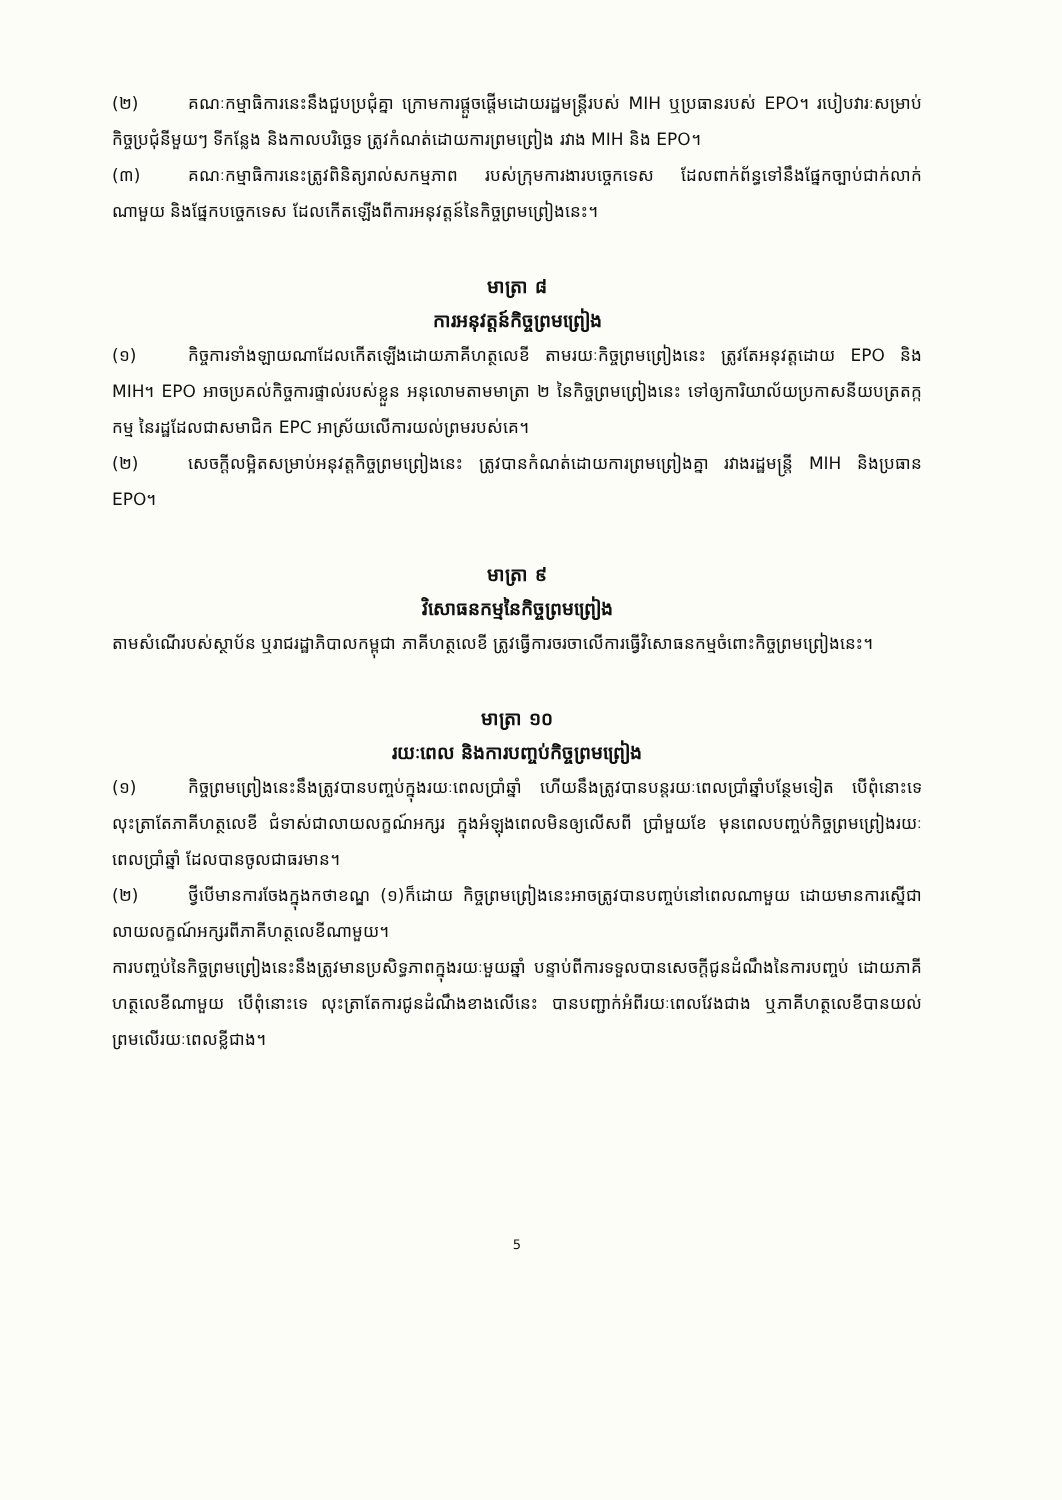(២) គណៈកម្មាធិការនេះនឹងជួបប្រជុំគ្នា ក្រោមការផ្តួចផ្តើមដោយរដ្ឋមន្ត្រីរបស់ MIH ឬប្រធានរបស់ EPO។ របៀបវារៈសម្រាប់កិច្ចប្រជុំនីមួយៗ ទីកន្លែង និងកាលបរិច្ឆេទ ត្រូវកំណត់ដោយការព្រមព្រៀង រវាង MIH និង EPO។
(៣) គណៈកម្មាធិការនេះត្រូវពិនិត្យរាល់សកម្មភាព របស់ក្រុមការងារបច្ចេកទេស ដែលពាក់ព័ន្ធទៅនឹងផ្នែកច្បាប់ជាក់លាក់ណាមួយ និងផ្នែកបច្ចេកទេស ដែលកើតឡើងពីការអនុវត្តន៍នៃកិច្ចព្រមព្រៀងនេះ។
មាត្រា ៨
ការអនុវត្តន៍កិច្ចព្រមព្រៀង
(១) កិច្ចការទាំងឡាយណាដែលកើតឡើងដោយភាគីហត្ថលេខី តាមរយៈកិច្ចព្រមព្រៀងនេះ ត្រូវតែអនុវត្តដោយ EPO និង MIH។ EPO អាចប្រគល់កិច្ចការផ្ទាល់របស់ខ្លួន អនុលោមតាមមាត្រា ២ នៃកិច្ចព្រមព្រៀងនេះ ទៅឲ្យការិយាល័យប្រកាសនីយបត្រតក្កកម្ម នៃរដ្ឋដែលជាសមាជិក EPC អាស្រ័យលើការយល់ព្រមរបស់គេ។
(២) សេចក្តីលម្អិតសម្រាប់អនុវត្តកិច្ចព្រមព្រៀងនេះ ត្រូវបានកំណត់ដោយការព្រមព្រៀងគ្នា រវាងរដ្ឋមន្ត្រី MIH និងប្រធាន EPO។
មាត្រា ៩
វិសោធនកម្មនៃកិច្ចព្រមព្រៀង
តាមសំណើរបស់ស្ថាប័ន ឬរាជរដ្ឋាភិបាលកម្ពុជា ភាគីហត្ថលេខី ត្រូវធ្វើការចរចាលើការធ្វើវិសោធនកម្មចំពោះកិច្ចព្រមព្រៀងនេះ។
មាត្រា ១០
រយៈពេល និងការបញ្ចប់កិច្ចព្រមព្រៀង
(១) កិច្ចព្រមព្រៀងនេះនឹងត្រូវបានបញ្ចប់ក្នុងរយៈពេលប្រាំឆ្នាំ ហើយនឹងត្រូវបានបន្តរយៈពេលប្រាំឆ្នាំបន្ថែមទៀត បើពុំនោះទេ លុះត្រាតែភាគីហត្ថលេខី ជំទាស់ជាលាយលក្ខណ៍អក្សរ ក្នុងអំឡុងពេលមិនឲ្យលើសពី ប្រាំមួយខែ មុនពេលបញ្ចប់កិច្ចព្រមព្រៀងរយៈពេលប្រាំឆ្នាំ ដែលបានចូលជាធរមាន។
(២) ថ្វីបើមានការចែងក្នុងកថាខណ្ឌ (១)ក៏ដោយ កិច្ចព្រមព្រៀងនេះអាចត្រូវបានបញ្ចប់នៅពេលណាមួយ ដោយមានការស្នើជាលាយលក្ខណ៍អក្សរពីភាគីហត្ថលេខីណាមួយ។
ការបញ្ចប់នៃកិច្ចព្រមព្រៀងនេះនឹងត្រូវមានប្រសិទ្ធភាពក្នុងរយៈមួយឆ្នាំ បន្ទាប់ពីការទទួលបានសេចក្តីជូនដំណឹងនៃការបញ្ចប់ ដោយភាគីហត្ថលេខីណាមួយ បើពុំនោះទេ លុះត្រាតែការជូនដំណឹងខាងលើនេះ បានបញ្ជាក់អំពីរយៈពេលវែងជាង ឬភាគីហត្ថលេខីបានយល់ព្រមលើរយៈពេលខ្លីជាង។
5